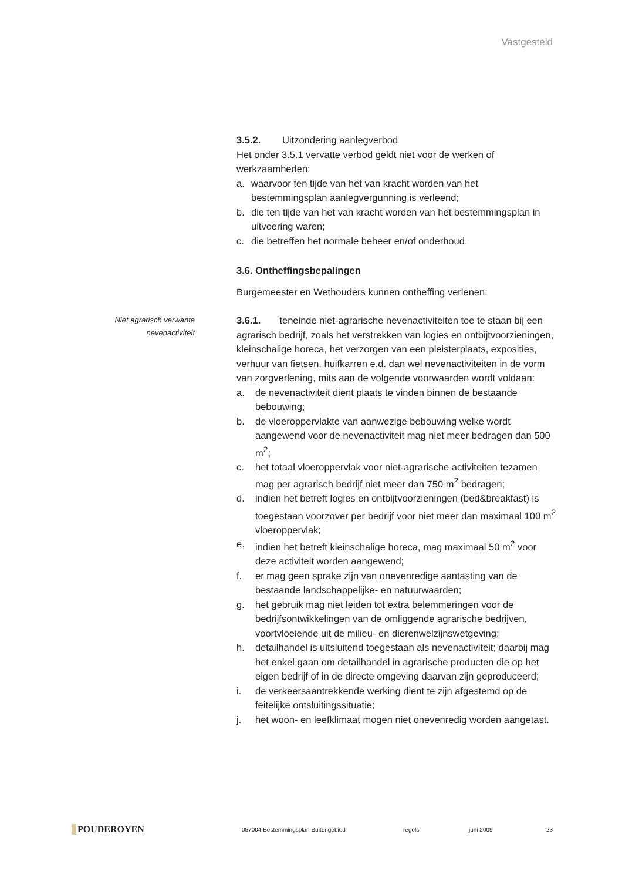Vastgesteld
Niet agrarisch verwante
nevenactiviteit
3.5.2. Uitzondering aanlegverbod
Het onder 3.5.1 vervatte verbod geldt niet voor de werken of werkzaamheden:
a. waarvoor ten tijde van het van kracht worden van het bestemmingsplan aanlegvergunning is verleend;
b. die ten tijde van het van kracht worden van het bestemmingsplan in uitvoering waren;
c. die betreffen het normale beheer en/of onderhoud.
3.6. Ontheffingsbepalingen
Burgemeester en Wethouders kunnen ontheffing verlenen:
3.6.1. teneinde niet-agrarische nevenactiviteiten toe te staan bij een agrarisch bedrijf, zoals het verstrekken van logies en ontbijtvoorzieningen, kleinschalige horeca, het verzorgen van een pleisterplaats, exposities, verhuur van fietsen, huifkarren e.d. dan wel nevenactiviteiten in de vorm van zorgverlening, mits aan de volgende voorwaarden wordt voldaan:
a. de nevenactiviteit dient plaats te vinden binnen de bestaande bebouwing;
b. de vloeroppervlakte van aanwezige bebouwing welke wordt aangewend voor de nevenactiviteit mag niet meer bedragen dan 500 m<sup>2</sup>;
c. het totaal vloeroppervlak voor niet-agrarische activiteiten tezamen mag per agrarisch bedrijf niet meer dan 750 m<sup>2</sup> bedragen;
d. indien het betreft logies en ontbijtvoorzieningen (bed&breakfast) is toegestaan voorzover per bedrijf voor niet meer dan maximaal 100 m<sup>2</sup> vloeroppervlak;
e. indien het betreft kleinschalige horeca, mag maximaal 50 m<sup>2</sup> voor deze activiteit worden aangewend;
f. er mag geen sprake zijn van onevenredige aantasting van de bestaande landschappelijke- en natuurwaarden;
g. het gebruik mag niet leiden tot extra belemmeringen voor de bedrijfsontwikkelingen van de omliggende agrarische bedrijven, voortvloeiende uit de milieu- en dierenwelzijnswetgeving;
h. detailhandel is uitsluitend toegestaan als nevenactiviteit; daarbij mag het enkel gaan om detailhandel in agrarische producten die op het eigen bedrijf of in de directe omgeving daarvan zijn geproduceerd;
i. de verkeersaantrekkende werking dient te zijn afgestemd op de feitelijke ontsluitingssituatie;
j. het woon- en leefklimaat mogen niet onevenredig worden aangetast.
POUDEROYEN
057004 Bestemmingsplan Buitengebied regels juni 2009 23